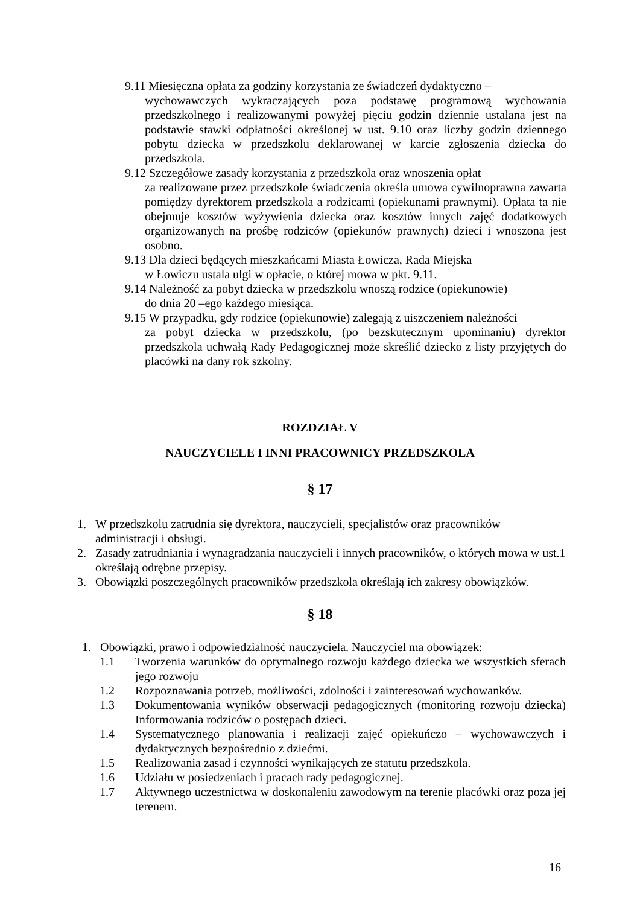9.11 Miesięczna opłata za godziny korzystania ze świadczeń dydaktyczno –
wychowawczych wykraczających poza podstawę programową wychowania przedszkolnego i realizowanymi powyżej pięciu godzin dziennie ustalana jest na podstawie stawki odpłatności określonej w ust. 9.10 oraz liczby godzin dziennego pobytu dziecka w przedszkolu deklarowanej w karcie zgłoszenia dziecka do przedszkola.
9.12 Szczegółowe zasady korzystania z przedszkola oraz wnoszenia opłat
za realizowane przez przedszkole świadczenia określa umowa cywilnoprawna zawarta pomiędzy dyrektorem przedszkola a rodzicami (opiekunami prawnymi). Opłata ta nie obejmuje kosztów wyżywienia dziecka oraz kosztów innych zajęć dodatkowych organizowanych na prośbę rodziców (opiekunów prawnych) dzieci i wnoszona jest osobno.
9.13 Dla dzieci będących mieszkańcami Miasta Łowicza, Rada Miejska
w Łowiczu ustala ulgi w opłacie, o której mowa w pkt. 9.11.
9.14 Należność za pobyt dziecka w przedszkolu wnoszą rodzice (opiekunowie)
do dnia 20 –ego każdego miesiąca.
9.15 W przypadku, gdy rodzice (opiekunowie) zalegają z uiszczeniem należności
za pobyt dziecka w przedszkolu, (po bezskutecznym upominaniu) dyrektor przedszkola uchwałą Rady Pedagogicznej może skreślić dziecko z listy przyjętych do placówki na dany rok szkolny.
ROZDZIAŁ V
NAUCZYCIELE I INNI PRACOWNICY PRZEDSZKOLA
§ 17
1. W przedszkolu zatrudnia się dyrektora, nauczycieli, specjalistów oraz pracowników administracji i obsługi.
2. Zasady zatrudniania i wynagradzania nauczycieli i innych pracowników, o których mowa w ust.1 określają odrębne przepisy.
3. Obowiązki poszczególnych pracowników przedszkola określają ich zakresy obowiązków.
§ 18
1. Obowiązki, prawo i odpowiedzialność nauczyciela. Nauczyciel ma obowiązek:
1.1 Tworzenia warunków do optymalnego rozwoju każdego dziecka we wszystkich sferach jego rozwoju
1.2 Rozpoznawania potrzeb, możliwości, zdolności i zainteresowań wychowanków.
1.3 Dokumentowania wyników obserwacji pedagogicznych (monitoring rozwoju dziecka) Informowania rodziców o postępach dzieci.
1.4 Systematycznego planowania i realizacji zajęć opiekuńczo – wychowawczych i dydaktycznych bezpośrednio z dziećmi.
1.5 Realizowania zasad i czynności wynikających ze statutu przedszkola.
1.6 Udziału w posiedzeniach i pracach rady pedagogicznej.
1.7 Aktywnego uczestnictwa w doskonaleniu zawodowym na terenie placówki oraz poza jej terenem.
16